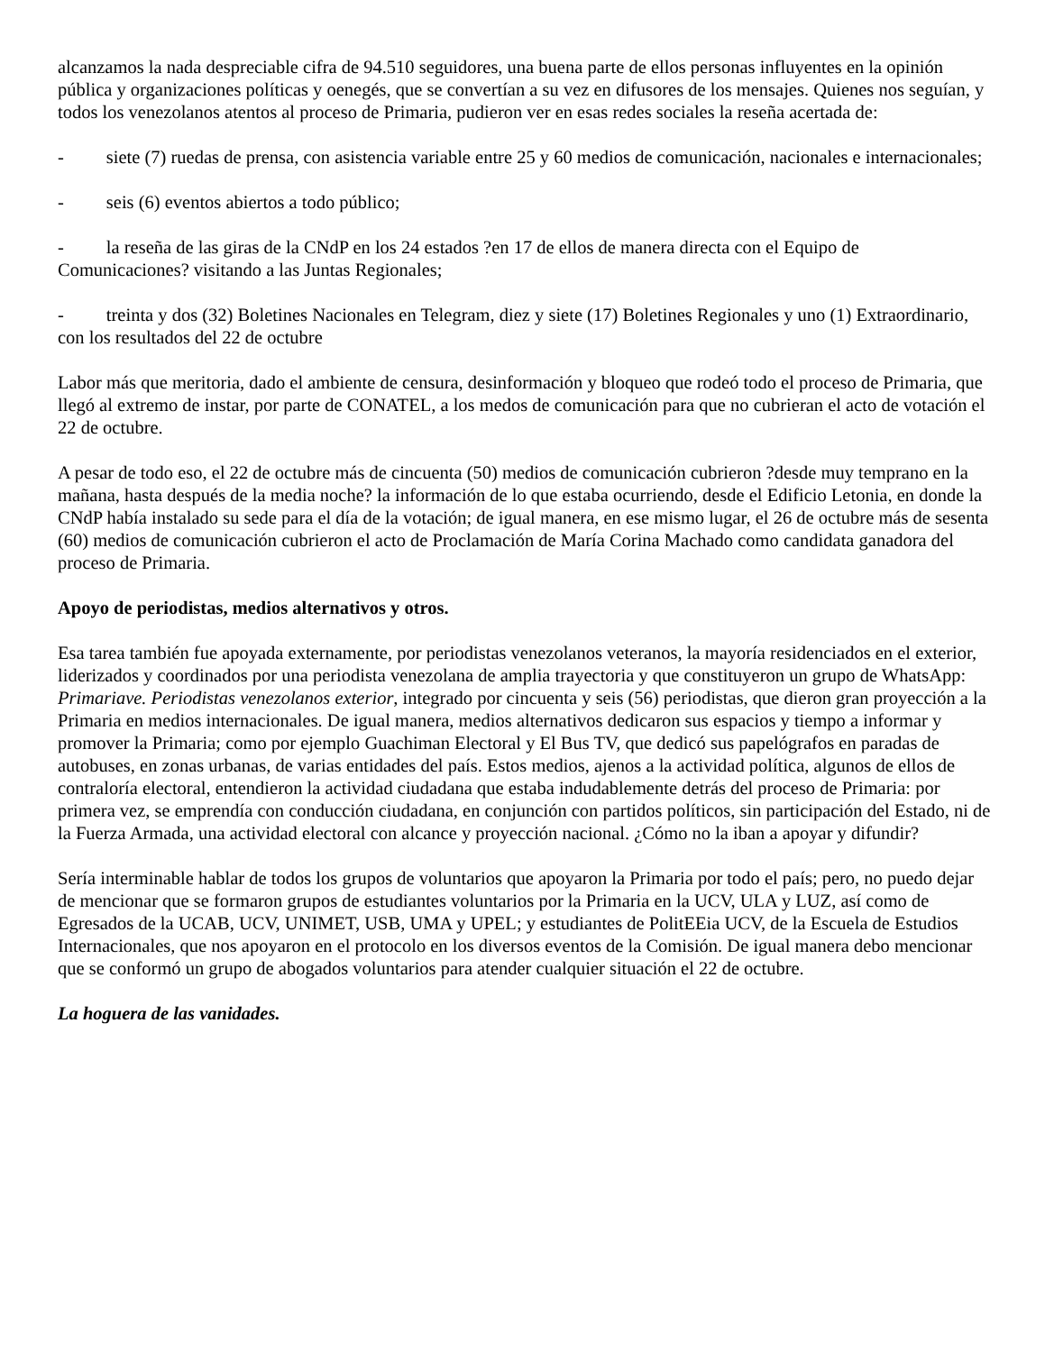alcanzamos la nada despreciable cifra de 94.510 seguidores, una buena parte de ellos personas influyentes en la opinión pública y organizaciones políticas y oenegés, que se convertían a su vez en difusores de los mensajes. Quienes nos seguían, y todos los venezolanos atentos al proceso de Primaria, pudieron ver en esas redes sociales la reseña acertada de:
- siete (7) ruedas de prensa, con asistencia variable entre 25 y 60 medios de comunicación, nacionales e internacionales;
- seis (6) eventos abiertos a todo público;
- la reseña de las giras de la CNdP en los 24 estados ?en 17 de ellos de manera directa con el Equipo de Comunicaciones? visitando a las Juntas Regionales;
- treinta y dos (32) Boletines Nacionales en Telegram, diez y siete (17) Boletines Regionales y uno (1) Extraordinario, con los resultados del 22 de octubre
Labor más que meritoria, dado el ambiente de censura, desinformación y bloqueo que rodeó todo el proceso de Primaria, que llegó al extremo de instar, por parte de CONATEL, a los medos de comunicación para que no cubrieran el acto de votación el 22 de octubre.
A pesar de todo eso, el 22 de octubre más de cincuenta (50) medios de comunicación cubrieron ?desde muy temprano en la mañana, hasta después de la media noche? la información de lo que estaba ocurriendo, desde el Edificio Letonia, en donde la CNdP había instalado su sede para el día de la votación; de igual manera, en ese mismo lugar, el 26 de octubre más de sesenta (60) medios de comunicación cubrieron el acto de Proclamación de María Corina Machado como candidata ganadora del proceso de Primaria.
Apoyo de periodistas, medios alternativos y otros.
Esa tarea también fue apoyada externamente, por periodistas venezolanos veteranos, la mayoría residenciados en el exterior, liderizados y coordinados por una periodista venezolana de amplia trayectoria y que constituyeron un grupo de WhatsApp: Primariave. Periodistas venezolanos exterior, integrado por cincuenta y seis (56) periodistas, que dieron gran proyección a la Primaria en medios internacionales. De igual manera, medios alternativos dedicaron sus espacios y tiempo a informar y promover la Primaria; como por ejemplo Guachiman Electoral y El Bus TV, que dedicó sus papelógrafos en paradas de autobuses, en zonas urbanas, de varias entidades del país. Estos medios, ajenos a la actividad política, algunos de ellos de contraloría electoral, entendieron la actividad ciudadana que estaba indudablemente detrás del proceso de Primaria: por primera vez, se emprendía con conducción ciudadana, en conjunción con partidos políticos, sin participación del Estado, ni de la Fuerza Armada, una actividad electoral con alcance y proyección nacional. ¿Cómo no la iban a apoyar y difundir?
Sería interminable hablar de todos los grupos de voluntarios que apoyaron la Primaria por todo el país; pero, no puedo dejar de mencionar que se formaron grupos de estudiantes voluntarios por la Primaria en la UCV, ULA y LUZ, así como de Egresados de la UCAB, UCV, UNIMET, USB, UMA y UPEL; y estudiantes de PolitEEia UCV, de la Escuela de Estudios Internacionales, que nos apoyaron en el protocolo en los diversos eventos de la Comisión. De igual manera debo mencionar que se conformó un grupo de abogados voluntarios para atender cualquier situación el 22 de octubre.
La hoguera de las vanidades.